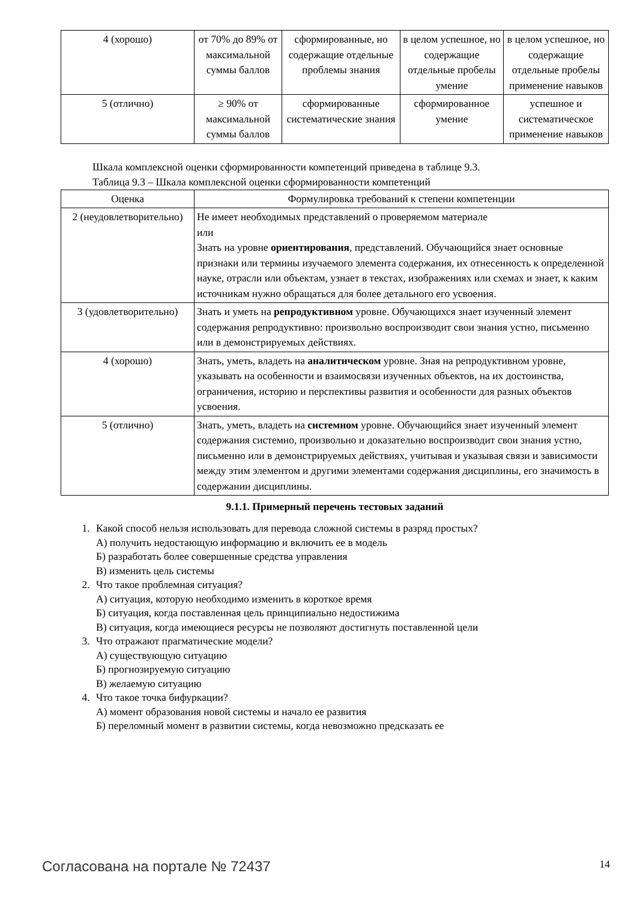| 4 (хорошо) | от 70% до 89% от максимальной суммы баллов | сформированные, но содержащие отдельные проблемы знания | в целом успешное, но содержащие отдельные пробелы умение | в целом успешное, но содержащие отдельные пробелы применение навыков |
| 5 (отлично) | ≥ 90% от максимальной суммы баллов | сформированные систематические знания | сформированное умение | успешное и систематическое применение навыков |
Шкала комплексной оценки сформированности компетенций приведена в таблице 9.3.
Таблица 9.3 – Шкала комплексной оценки сформированности компетенций
| Оценка | Формулировка требований к степени компетенции |
| --- | --- |
| 2 (неудовлетворительно) | Не имеет необходимых представлений о проверяемом материале или Знать на уровне ориентирования , представлений. Обучающийся знает основные признаки или термины изучаемого элемента содержания, их отнесенность к определенной науке, отрасли или объектам, узнает в текстах, изображениях или схемах и знает, к каким источникам нужно обращаться для более детального его усвоения. |
| 3 (удовлетворительно) | Знать и уметь на репродуктивном уровне. Обучающихся знает изученный элемент содержания репродуктивно: произвольно воспроизводит свои знания устно, письменно или в демонстрируемых действиях. |
| 4 (хорошо) | Знать, уметь, владеть на аналитическом уровне. Зная на репродуктивном уровне, указывать на особенности и взаимосвязи изученных объектов, на их достоинства, ограничения, историю и перспективы развития и особенности для разных объектов усвоения. |
| 5 (отлично) | Знать, уметь, владеть на системном уровне. Обучающийся знает изученный элемент содержания системно, произвольно и доказательно воспроизводит свои знания устно, письменно или в демонстрируемых действиях, учитывая и указывая связи и зависимости между этим элементом и другими элементами содержания дисциплины, его значимость в содержании дисциплины. |
9.1.1. Примерный перечень тестовых заданий
1. Какой способ нельзя использовать для перевода сложной системы в разряд простых?
А) получить недостающую информацию и включить ее в модель
Б) разработать более совершенные средства управления
В) изменить цель системы
2. Что такое проблемная ситуация?
А) ситуация, которую необходимо изменить в короткое время
Б) ситуация, когда поставленная цель принципиально недостижима
В) ситуация, когда имеющиеся ресурсы не позволяют достигнуть поставленной цели
3. Что отражают прагматические модели?
А) существующую ситуацию
Б) прогнозируемую ситуацию
В) желаемую ситуацию
4. Что такое точка бифуркации?
А) момент образования новой системы и начало ее развития
Б) переломный момент в развитии системы, когда невозможно предсказать ее
Согласована на портале № 72437 14